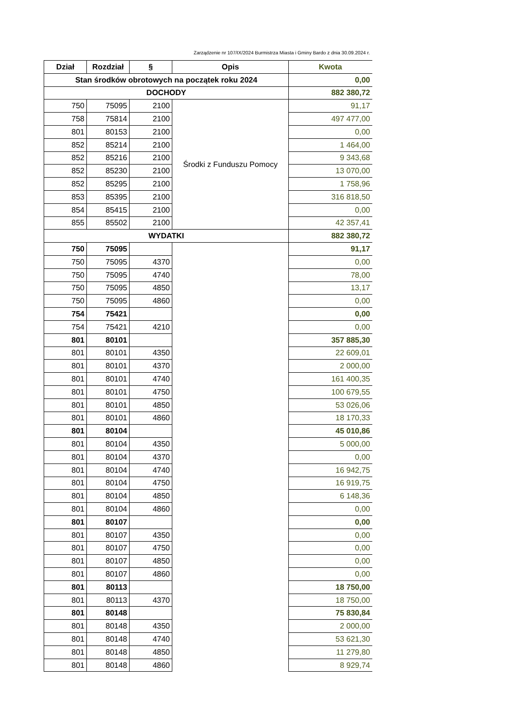Zarządzenie nr 107/IX/2024 Burmistrza Miasta i Gminy Bardo z dnia 30.09.2024 r.
| Dział | Rozdział | § | Opis | Kwota |
| --- | --- | --- | --- | --- |
| Stan środków obrotowych na początek roku 2024 | | | | 0,00 |
| DOCHODY | | | | 882 380,72 |
| 750 | 75095 | 2100 | Środki z Funduszu Pomocy | 91,17 |
| 758 | 75814 | 2100 | | 497 477,00 |
| 801 | 80153 | 2100 | | 0,00 |
| 852 | 85214 | 2100 | | 1 464,00 |
| 852 | 85216 | 2100 | | 9 343,68 |
| 852 | 85230 | 2100 | | 13 070,00 |
| 852 | 85295 | 2100 | | 1 758,96 |
| 853 | 85395 | 2100 | | 316 818,50 |
| 854 | 85415 | 2100 | | 0,00 |
| 855 | 85502 | 2100 | | 42 357,41 |
| WYDATKI | | | | 882 380,72 |
| 750 | 75095 | | | 91,17 |
| 750 | 75095 | 4370 | | 0,00 |
| 750 | 75095 | 4740 | | 78,00 |
| 750 | 75095 | 4850 | | 13,17 |
| 750 | 75095 | 4860 | | 0,00 |
| 754 | 75421 | | | 0,00 |
| 754 | 75421 | 4210 | | 0,00 |
| 801 | 80101 | | | 357 885,30 |
| 801 | 80101 | 4350 | | 22 609,01 |
| 801 | 80101 | 4370 | | 2 000,00 |
| 801 | 80101 | 4740 | | 161 400,35 |
| 801 | 80101 | 4750 | | 100 679,55 |
| 801 | 80101 | 4850 | | 53 026,06 |
| 801 | 80101 | 4860 | | 18 170,33 |
| 801 | 80104 | | | 45 010,86 |
| 801 | 80104 | 4350 | | 5 000,00 |
| 801 | 80104 | 4370 | | 0,00 |
| 801 | 80104 | 4740 | | 16 942,75 |
| 801 | 80104 | 4750 | | 16 919,75 |
| 801 | 80104 | 4850 | | 6 148,36 |
| 801 | 80104 | 4860 | | 0,00 |
| 801 | 80107 | | | 0,00 |
| 801 | 80107 | 4350 | | 0,00 |
| 801 | 80107 | 4750 | | 0,00 |
| 801 | 80107 | 4850 | | 0,00 |
| 801 | 80107 | 4860 | | 0,00 |
| 801 | 80113 | | | 18 750,00 |
| 801 | 80113 | 4370 | | 18 750,00 |
| 801 | 80148 | | | 75 830,84 |
| 801 | 80148 | 4350 | | 2 000,00 |
| 801 | 80148 | 4740 | | 53 621,30 |
| 801 | 80148 | 4850 | | 11 279,80 |
| 801 | 80148 | 4860 | | 8 929,74 |